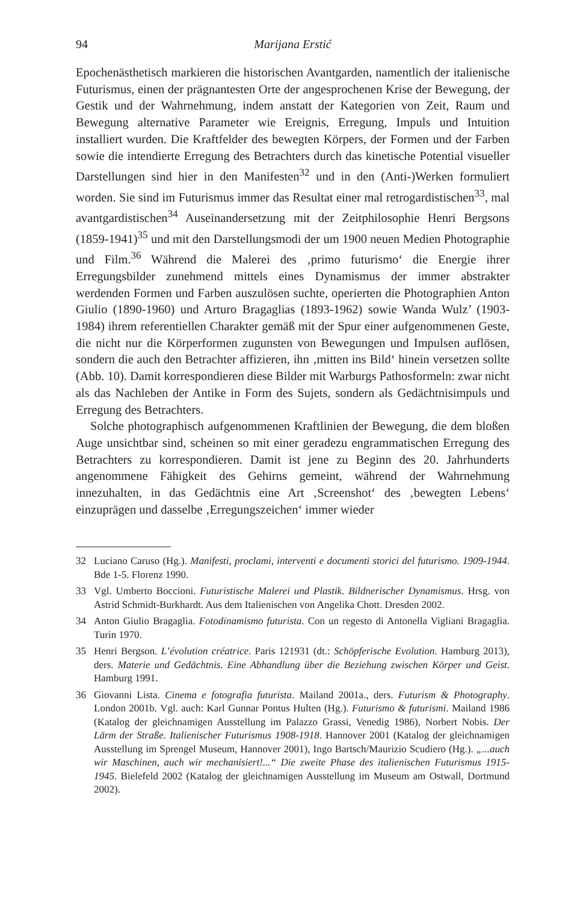94 Marijana Erstić
Epochenästhetisch markieren die historischen Avantgarden, namentlich der italienische Futurismus, einen der prägnantesten Orte der angesprochenen Krise der Bewegung, der Gestik und der Wahrnehmung, indem anstatt der Kategorien von Zeit, Raum und Bewegung alternative Parameter wie Ereignis, Erregung, Impuls und Intuition installiert wurden. Die Kraftfelder des bewegten Körpers, der Formen und der Farben sowie die intendierte Erregung des Betrachters durch das kinetische Potential visueller Darstellungen sind hier in den Manifesten<sup>32</sup> und in den (Anti-)Werken formuliert worden. Sie sind im Futurismus immer das Resultat einer mal retrogardistischen<sup>33</sup>, mal avantgardistischen<sup>34</sup> Auseinandersetzung mit der Zeitphilosophie Henri Bergsons (1859-1941)<sup>35</sup> und mit den Darstellungsmodi der um 1900 neuen Medien Photographie und Film.<sup>36</sup> Während die Malerei des ‚primo futurismo‘ die Energie ihrer Erregungsbilder zunehmend mittels eines Dynamismus der immer abstrakter werdenden Formen und Farben auszulösen suchte, operierten die Photographien Anton Giulio (1890-1960) und Arturo Bragaglias (1893-1962) sowie Wanda Wulz’ (1903-1984) ihrem referentiellen Charakter gemäß mit der Spur einer aufgenommenen Geste, die nicht nur die Körperformen zugunsten von Bewegungen und Impulsen auflösen, sondern die auch den Betrachter affizieren, ihn ‚mitten ins Bild‘ hinein versetzen sollte (Abb. 10). Damit korrespondieren diese Bilder mit Warburgs Pathosformeln: zwar nicht als das Nachleben der Antike in Form des Sujets, sondern als Gedächtnisimpuls und Erregung des Betrachters.
Solche photographisch aufgenommenen Kraftlinien der Bewegung, die dem bloßen Auge unsichtbar sind, scheinen so mit einer geradezu engrammatischen Erregung des Betrachters zu korrespondieren. Damit ist jene zu Beginn des 20. Jahrhunderts angenommene Fähigkeit des Gehirns gemeint, während der Wahrnehmung innezuhalten, in das Gedächtnis eine Art ‚Screenshot‘ des ‚bewegten Lebens‘ einzuprägen und dasselbe ‚Erregungszeichen‘ immer wieder
32 Luciano Caruso (Hg.). Manifesti, proclami, interventi e documenti storici del futurismo. 1909-1944. Bde 1-5. Florenz 1990.
33 Vgl. Umberto Boccioni. Futuristische Malerei und Plastik. Bildnerischer Dynamismus. Hrsg. von Astrid Schmidt-Burkhardt. Aus dem Italienischen von Angelika Chott. Dresden 2002.
34 Anton Giulio Bragaglia. Fotodinamismo futurista. Con un regesto di Antonella Vigliani Bragaglia. Turin 1970.
35 Henri Bergson. L’évolution créatrice. Paris 121931 (dt.: Schöpferische Evolution. Hamburg 2013), ders. Materie und Gedächtnis. Eine Abhandlung über die Beziehung zwischen Körper und Geist. Hamburg 1991.
36 Giovanni Lista. Cinema e fotografia futurista. Mailand 2001a., ders. Futurism & Photography. London 2001b. Vgl. auch: Karl Gunnar Pontus Hulten (Hg.). Futurismo & futurismi. Mailand 1986 (Katalog der gleichnamigen Ausstellung im Palazzo Grassi, Venedig 1986), Norbert Nobis. Der Lärm der Straße. Italienischer Futurismus 1908-1918. Hannover 2001 (Katalog der gleichnamigen Ausstellung im Sprengel Museum, Hannover 2001), Ingo Bartsch/Maurizio Scudiero (Hg.). „...auch wir Maschinen, auch wir mechanisiert!...“ Die zweite Phase des italienischen Futurismus 1915-1945. Bielefeld 2002 (Katalog der gleichnamigen Ausstellung im Museum am Ostwall, Dortmund 2002).